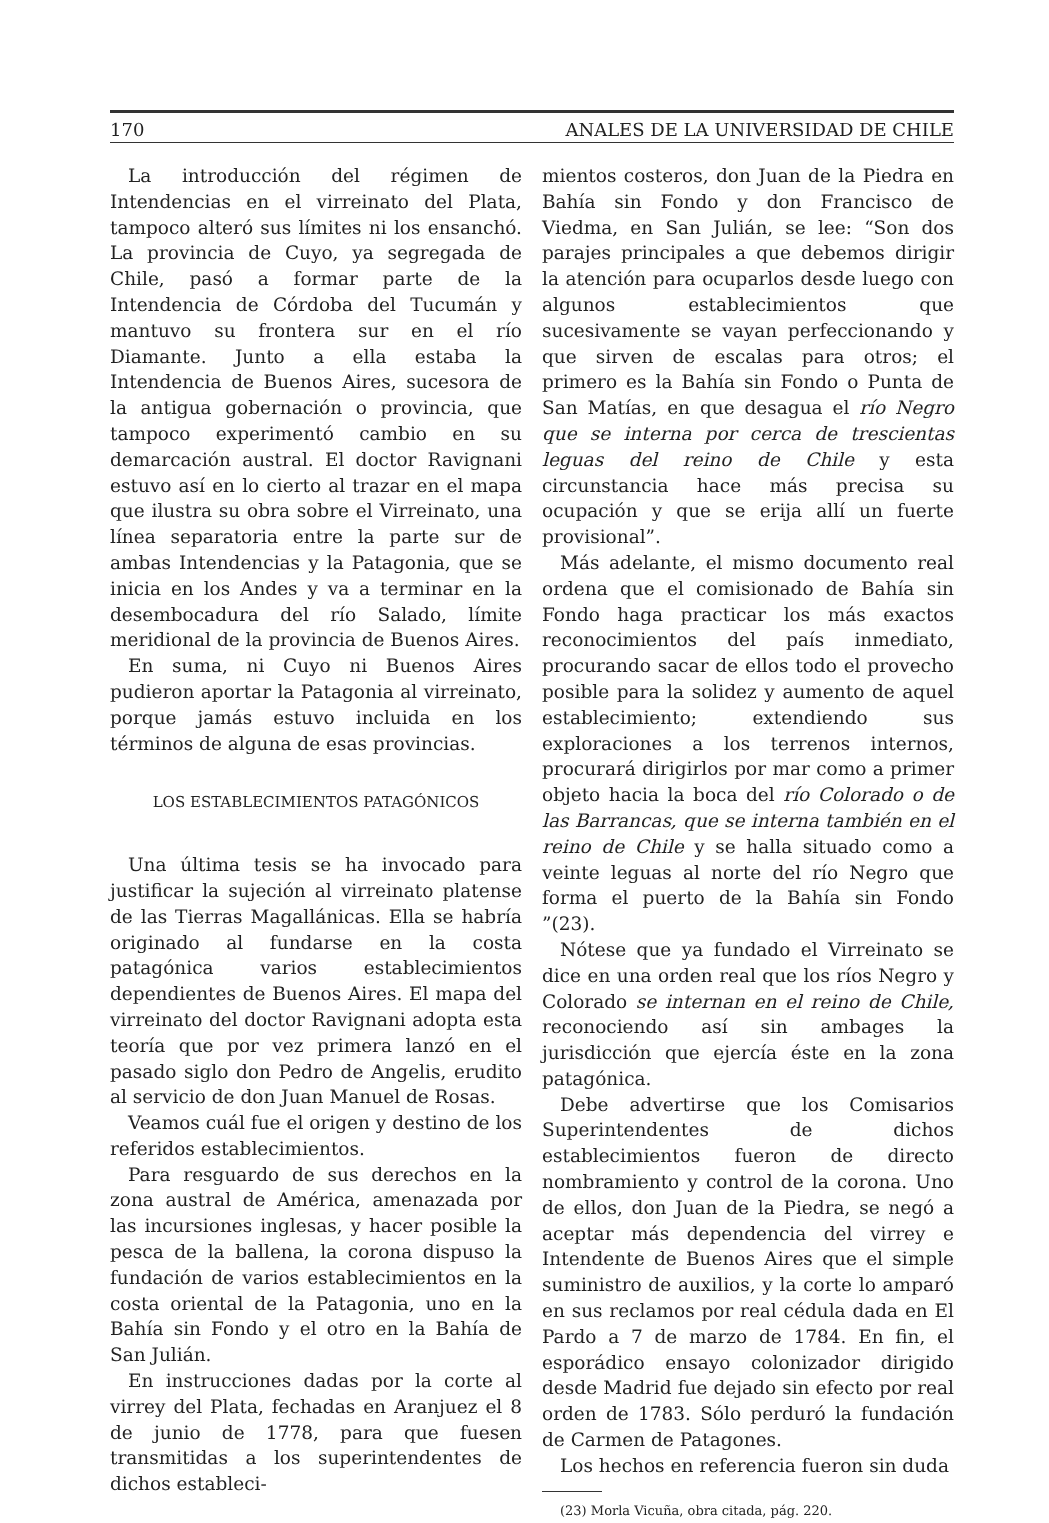170 ANALES DE LA UNIVERSIDAD DE CHILE
La introducción del régimen de Intendencias en el virreinato del Plata, tampoco alteró sus límites ni los ensanchó. La provincia de Cuyo, ya segregada de Chile, pasó a formar parte de la Intendencia de Córdoba del Tucumán y mantuvo su frontera sur en el río Diamante. Junto a ella estaba la Intendencia de Buenos Aires, sucesora de la antigua gobernación o provincia, que tampoco experimentó cambio en su demarcación austral. El doctor Ravignani estuvo así en lo cierto al trazar en el mapa que ilustra su obra sobre el Virreinato, una línea separatoria entre la parte sur de ambas Intendencias y la Patagonia, que se inicia en los Andes y va a terminar en la desembocadura del río Salado, límite meridional de la provincia de Buenos Aires.
En suma, ni Cuyo ni Buenos Aires pudieron aportar la Patagonia al virreinato, porque jamás estuvo incluida en los términos de alguna de esas provincias.
LOS ESTABLECIMIENTOS PATAGÓNICOS
Una última tesis se ha invocado para justificar la sujeción al virreinato platense de las Tierras Magallánicas. Ella se habría originado al fundarse en la costa patagónica varios establecimientos dependientes de Buenos Aires. El mapa del virreinato del doctor Ravignani adopta esta teoría que por vez primera lanzó en el pasado siglo don Pedro de Angelis, erudito al servicio de don Juan Manuel de Rosas.
Veamos cuál fue el origen y destino de los referidos establecimientos.
Para resguardo de sus derechos en la zona austral de América, amenazada por las incursiones inglesas, y hacer posible la pesca de la ballena, la corona dispuso la fundación de varios establecimientos en la costa oriental de la Patagonia, uno en la Bahía sin Fondo y el otro en la Bahía de San Julián.
En instrucciones dadas por la corte al virrey del Plata, fechadas en Aranjuez el 8 de junio de 1778, para que fuesen transmitidas a los superintendentes de dichos estableci-
mientos costeros, don Juan de la Piedra en Bahía sin Fondo y don Francisco de Viedma, en San Julián, se lee: “Son dos parajes principales a que debemos dirigir la atención para ocuparlos desde luego con algunos establecimientos que sucesivamente se vayan perfeccionando y que sirven de escalas para otros; el primero es la Bahía sin Fondo o Punta de San Matías, en que desagua el río Negro que se interna por cerca de trescientas leguas del reino de Chile y esta circunstancia hace más precisa su ocupación y que se erija allí un fuerte provisional”.
Más adelante, el mismo documento real ordena que el comisionado de Bahía sin Fondo haga practicar los más exactos reconocimientos del país inmediato, procurando sacar de ellos todo el provecho posible para la solidez y aumento de aquel establecimiento; extendiendo sus exploraciones a los terrenos internos, procurará dirigirlos por mar como a primer objeto hacia la boca del río Colorado o de las Barrancas, que se interna también en el reino de Chile y se halla situado como a veinte leguas al norte del río Negro que forma el puerto de la Bahía sin Fondo ”(23).
Nótese que ya fundado el Virreinato se dice en una orden real que los ríos Negro y Colorado se internan en el reino de Chile, reconociendo así sin ambages la jurisdicción que ejercía éste en la zona patagónica.
Debe advertirse que los Comisarios Superintendentes de dichos establecimientos fueron de directo nombramiento y control de la corona. Uno de ellos, don Juan de la Piedra, se negó a aceptar más dependencia del virrey e Intendente de Buenos Aires que el simple suministro de auxilios, y la corte lo amparó en sus reclamos por real cédula dada en El Pardo a 7 de marzo de 1784. En fin, el esporádico ensayo colonizador dirigido desde Madrid fue dejado sin efecto por real orden de 1783. Sólo perduró la fundación de Carmen de Patagones.
Los hechos en referencia fueron sin duda
(23) Morla Vicuña, obra citada, pág. 220.